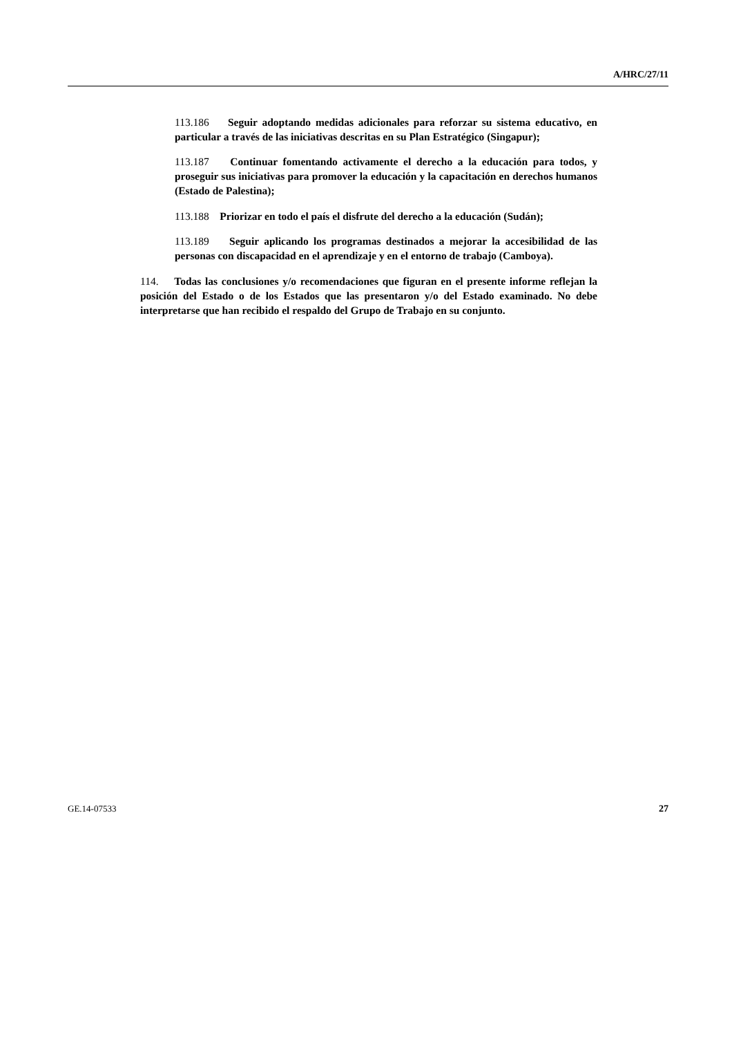A/HRC/27/11
113.186 Seguir adoptando medidas adicionales para reforzar su sistema educativo, en particular a través de las iniciativas descritas en su Plan Estratégico (Singapur);
113.187 Continuar fomentando activamente el derecho a la educación para todos, y proseguir sus iniciativas para promover la educación y la capacitación en derechos humanos (Estado de Palestina);
113.188 Priorizar en todo el país el disfrute del derecho a la educación (Sudán);
113.189 Seguir aplicando los programas destinados a mejorar la accesibilidad de las personas con discapacidad en el aprendizaje y en el entorno de trabajo (Camboya).
114. Todas las conclusiones y/o recomendaciones que figuran en el presente informe reflejan la posición del Estado o de los Estados que las presentaron y/o del Estado examinado. No debe interpretarse que han recibido el respaldo del Grupo de Trabajo en su conjunto.
GE.14-07533 27